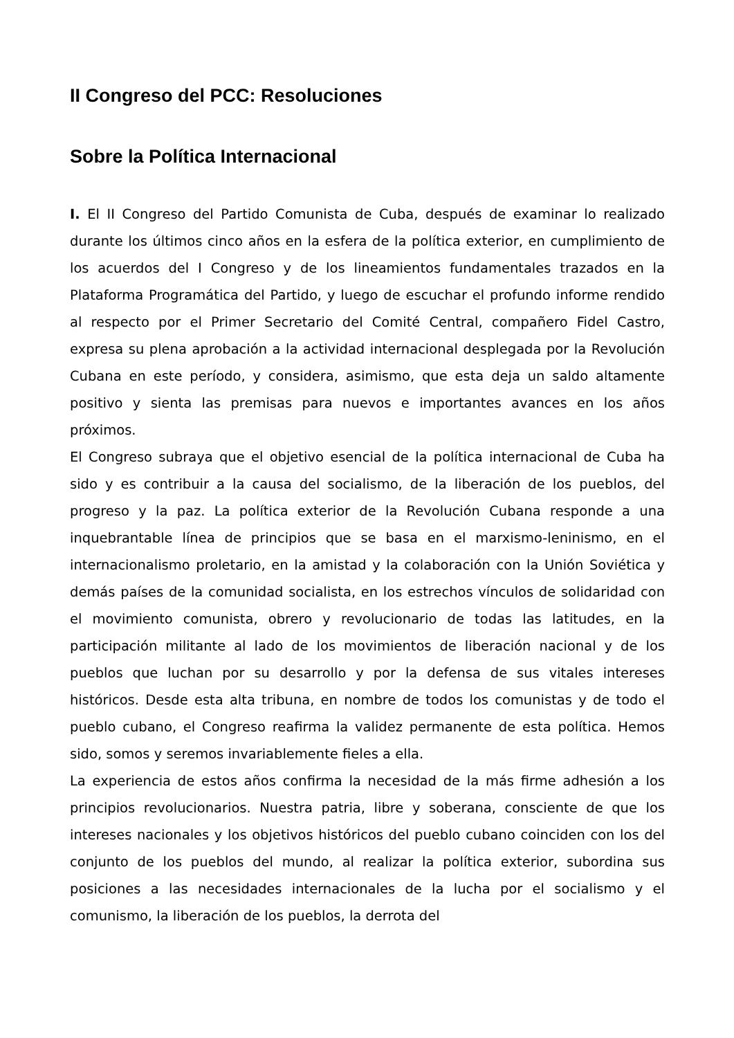II Congreso del PCC: Resoluciones
Sobre la Política Internacional
I. El II Congreso del Partido Comunista de Cuba, después de examinar lo realizado durante los últimos cinco años en la esfera de la política exterior, en cumplimiento de los acuerdos del I Congreso y de los lineamientos fundamentales trazados en la Plataforma Programática del Partido, y luego de escuchar el profundo informe rendido al respecto por el Primer Secretario del Comité Central, compañero Fidel Castro, expresa su plena aprobación a la actividad internacional desplegada por la Revolución Cubana en este período, y considera, asimismo, que esta deja un saldo altamente positivo y sienta las premisas para nuevos e importantes avances en los años próximos.
El Congreso subraya que el objetivo esencial de la política internacional de Cuba ha sido y es contribuir a la causa del socialismo, de la liberación de los pueblos, del progreso y la paz. La política exterior de la Revolución Cubana responde a una inquebrantable línea de principios que se basa en el marxismo-leninismo, en el internacionalismo proletario, en la amistad y la colaboración con la Unión Soviética y demás países de la comunidad socialista, en los estrechos vínculos de solidaridad con el movimiento comunista, obrero y revolucionario de todas las latitudes, en la participación militante al lado de los movimientos de liberación nacional y de los pueblos que luchan por su desarrollo y por la defensa de sus vitales intereses históricos. Desde esta alta tribuna, en nombre de todos los comunistas y de todo el pueblo cubano, el Congreso reafirma la validez permanente de esta política. Hemos sido, somos y seremos invariablemente fieles a ella.
La experiencia de estos años confirma la necesidad de la más firme adhesión a los principios revolucionarios. Nuestra patria, libre y soberana, consciente de que los intereses nacionales y los objetivos históricos del pueblo cubano coinciden con los del conjunto de los pueblos del mundo, al realizar la política exterior, subordina sus posiciones a las necesidades internacionales de la lucha por el socialismo y el comunismo, la liberación de los pueblos, la derrota del